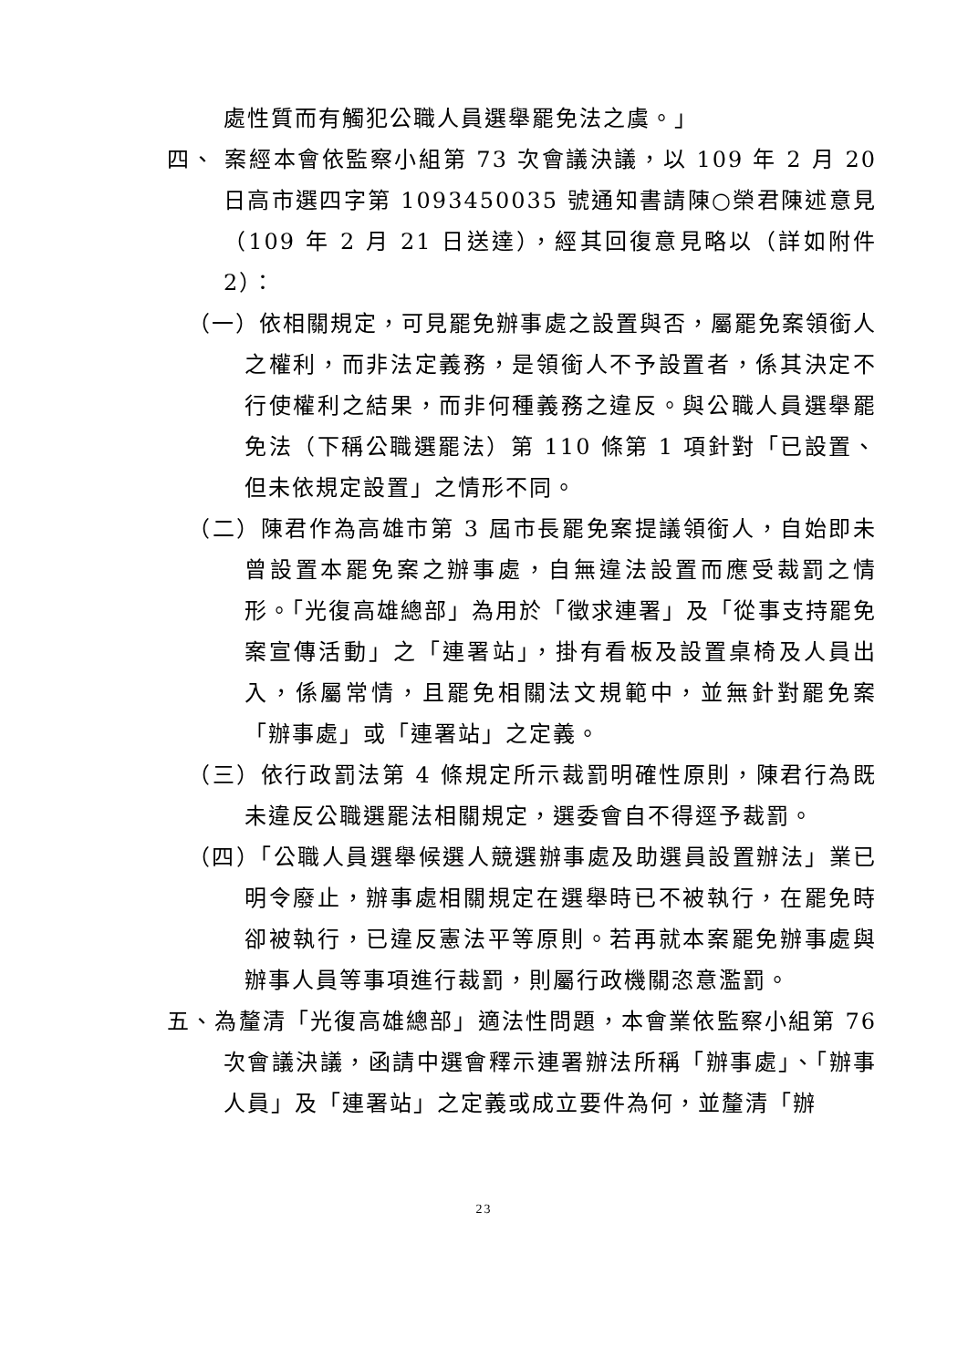處性質而有觸犯公職人員選舉罷免法之虞。」
四、 案經本會依監察小組第 73 次會議決議，以 109 年 2 月 20 日高市選四字第 1093450035 號通知書請陳○榮君陳述意見（109 年 2 月 21 日送達），經其回復意見略以（詳如附件 2）：
（一）依相關規定，可見罷免辦事處之設置與否，屬罷免案領銜人之權利，而非法定義務，是領銜人不予設置者，係其決定不行使權利之結果，而非何種義務之違反。與公職人員選舉罷免法（下稱公職選罷法）第 110 條第 1 項針對「已設置、但未依規定設置」之情形不同。
（二）陳君作為高雄市第 3 屆市長罷免案提議領銜人，自始即未曾設置本罷免案之辦事處，自無違法設置而應受裁罰之情形。「光復高雄總部」為用於「徵求連署」及「從事支持罷免案宣傳活動」之「連署站」，掛有看板及設置桌椅及人員出入，係屬常情，且罷免相關法文規範中，並無針對罷免案「辦事處」或「連署站」之定義。
（三）依行政罰法第 4 條規定所示裁罰明確性原則，陳君行為既未違反公職選罷法相關規定，選委會自不得逕予裁罰。
（四）「公職人員選舉候選人競選辦事處及助選員設置辦法」業已明令廢止，辦事處相關規定在選舉時已不被執行，在罷免時卻被執行，已違反憲法平等原則。若再就本案罷免辦事處與辦事人員等事項進行裁罰，則屬行政機關恣意濫罰。
五、為釐清「光復高雄總部」適法性問題，本會業依監察小組第 76 次會議決議，函請中選會釋示連署辦法所稱「辦事處」、「辦事人員」及「連署站」之定義或成立要件為何，並釐清「辦
23